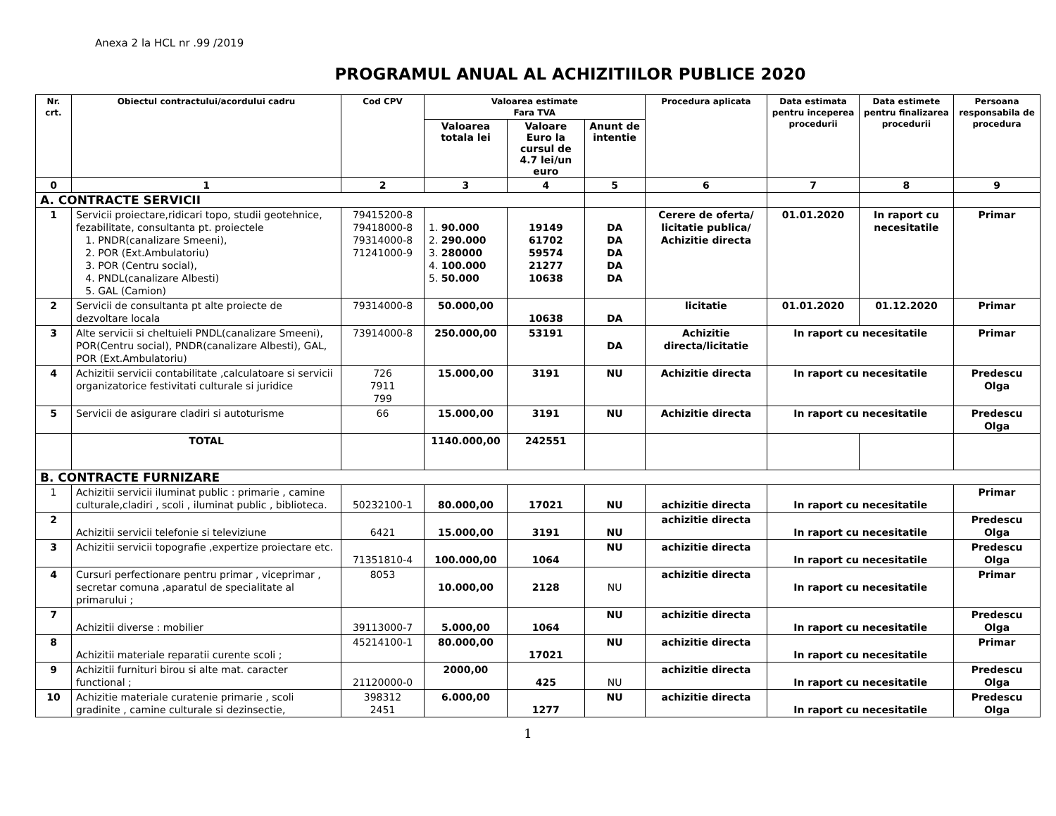Anexa 2 la HCL nr .99 /2019
PROGRAMUL ANUAL AL ACHIZITIILOR PUBLICE 2020
| Nr. crt. | Obiectul contractului/acordului cadru | Cod CPV | Valoarea estimate Fara TVA | | | Procedura aplicata | Data estimata pentru inceperea procedurii | Data estimete pentru finalizarea procedurii | Persoana responsabila de procedura |
| --- | --- | --- | --- | --- | --- | --- | --- | --- | --- |
| | | | Valoarea totala lei | Valoare Euro la cursul de 4.7 lei/un euro | Anunt de intentie | | | | |
| 0 | 1 | 2 | 3 | 4 | 5 | 6 | 7 | 8 | 9 |
| A. CONTRACTE SERVICII | | | | | | | | | |
| 1 | Servicii proiectare,ridicari topo, studii geotehnice, fezabilitate, consultanta pt. proiectele 1. PNDR(canalizare Smeeni), 2. POR (Ext.Ambulatoriu) 3. POR (Centru social), 4. PNDL(canalizare Albesti) 5. GAL (Camion) | 79415200-8 79418000-8 79314000-8 71241000-9 | 1. 90.000 2. 290.000 3. 280000 4. 100.000 5. 50.000 | 19149 61702 59574 21277 10638 | DA DA DA DA DA | Cerere de oferta/ licitatie publica/ Achizitie directa | 01.01.2020 | In raport cu necesitatile | Primar |
| 2 | Servicii de consultanta pt alte proiecte de dezvoltare locala | 79314000-8 | 50.000,00 | 10638 | DA | licitatie | 01.01.2020 | 01.12.2020 | Primar |
| 3 | Alte servicii si cheltuieli PNDL(canalizare Smeeni), POR(Centru social), PNDR(canalizare Albesti), GAL, POR (Ext.Ambulatoriu) | 73914000-8 | 250.000,00 | 53191 | DA | Achizitie directa/licitatie | In raport cu necesitatile | | Primar |
| 4 | Achizitii servicii contabilitate ,calculatoare si servicii organizatorice festivitati culturale si juridice | 726 7911 799 | 15.000,00 | 3191 | NU | Achizitie directa | In raport cu necesitatile | | Predescu Olga |
| 5 | Servicii de asigurare cladiri si autoturisme | 66 | 15.000,00 | 3191 | NU | Achizitie directa | In raport cu necesitatile | | Predescu Olga |
| | TOTAL | | 1140.000,00 | 242551 | | | | | |
| B. CONTRACTE FURNIZARE | | | | | | | | | |
| 1 | Achizitii servicii iluminat public : primarie , camine culturale,cladiri , scoli , iluminat public , biblioteca. | 50232100-1 | 80.000,00 | 17021 | NU | achizitie directa | In raport cu necesitatile | | Primar |
| 2 | Achizitii servicii telefonie si televiziune | 6421 | 15.000,00 | 3191 | NU | achizitie directa | In raport cu necesitatile | | Predescu Olga |
| 3 | Achizitii servicii topografie ,expertize proiectare etc. | 71351810-4 | 100.000,00 | 1064 | NU | achizitie directa | In raport cu necesitatile | | Predescu Olga |
| 4 | Cursuri perfectionare pentru primar , viceprimar , secretar comuna ,aparatul de specialitate al primarului ; | 8053 | 10.000,00 | 2128 | NU | achizitie directa | In raport cu necesitatile | | Primar |
| 7 | Achizitii diverse : mobilier | 39113000-7 | 5.000,00 | 1064 | NU | achizitie directa | In raport cu necesitatile | | Predescu Olga |
| 8 | Achizitii materiale reparatii curente scoli ; | 45214100-1 | 80.000,00 | 17021 | NU | achizitie directa | In raport cu necesitatile | | Primar |
| 9 | Achizitii furnituri birou si alte mat. caracter functional ; | 21120000-0 | 2000,00 | 425 | NU | achizitie directa | In raport cu necesitatile | | Predescu Olga |
| 10 | Achizitie materiale curatenie primarie , scoli gradinite , camine culturale si dezinsectie, | 398312 2451 | 6.000,00 | 1277 | NU | achizitie directa | In raport cu necesitatile | | Predescu Olga |
1